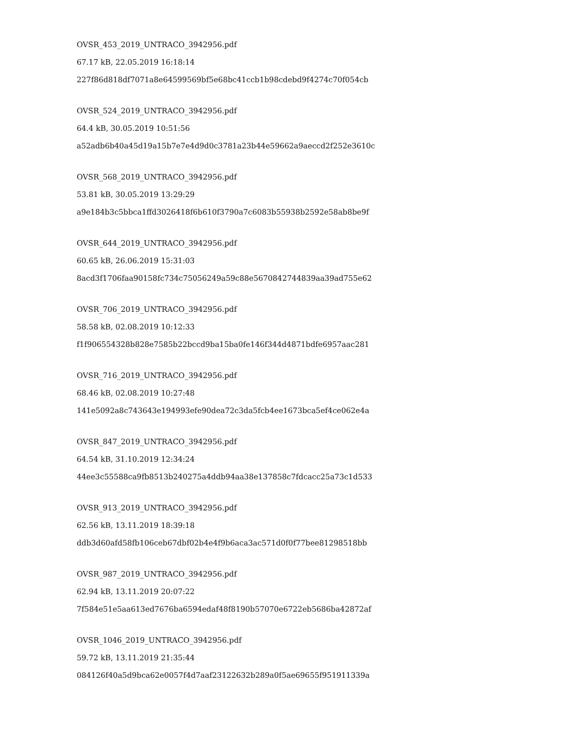OVSR_453_2019_UNTRACO_3942956.pdf
67.17 kB, 22.05.2019 16:18:14
227f86d818df7071a8e64599569bf5e68bc41ccb1b98cdebd9f4274c70f054cb
OVSR_524_2019_UNTRACO_3942956.pdf
64.4 kB, 30.05.2019 10:51:56
a52adb6b40a45d19a15b7e7e4d9d0c3781a23b44e59662a9aeccd2f252e3610c
OVSR_568_2019_UNTRACO_3942956.pdf
53.81 kB, 30.05.2019 13:29:29
a9e184b3c5bbca1ffd3026418f6b610f3790a7c6083b55938b2592e58ab8be9f
OVSR_644_2019_UNTRACO_3942956.pdf
60.65 kB, 26.06.2019 15:31:03
8acd3f1706faa90158fc734c75056249a59c88e5670842744839aa39ad755e62
OVSR_706_2019_UNTRACO_3942956.pdf
58.58 kB, 02.08.2019 10:12:33
f1f906554328b828e7585b22bccd9ba15ba0fe146f344d4871bdfe6957aac281
OVSR_716_2019_UNTRACO_3942956.pdf
68.46 kB, 02.08.2019 10:27:48
141e5092a8c743643e194993efe90dea72c3da5fcb4ee1673bca5ef4ce062e4a
OVSR_847_2019_UNTRACO_3942956.pdf
64.54 kB, 31.10.2019 12:34:24
44ee3c55588ca9fb8513b240275a4ddb94aa38e137858c7fdcacc25a73c1d533
OVSR_913_2019_UNTRACO_3942956.pdf
62.56 kB, 13.11.2019 18:39:18
ddb3d60afd58fb106ceb67dbf02b4e4f9b6aca3ac571d0f0f77bee81298518bb
OVSR_987_2019_UNTRACO_3942956.pdf
62.94 kB, 13.11.2019 20:07:22
7f584e51e5aa613ed7676ba6594edaf48f8190b57070e6722eb5686ba42872af
OVSR_1046_2019_UNTRACO_3942956.pdf
59.72 kB, 13.11.2019 21:35:44
084126f40a5d9bca62e0057f4d7aaf23122632b289a0f5ae69655f951911339a